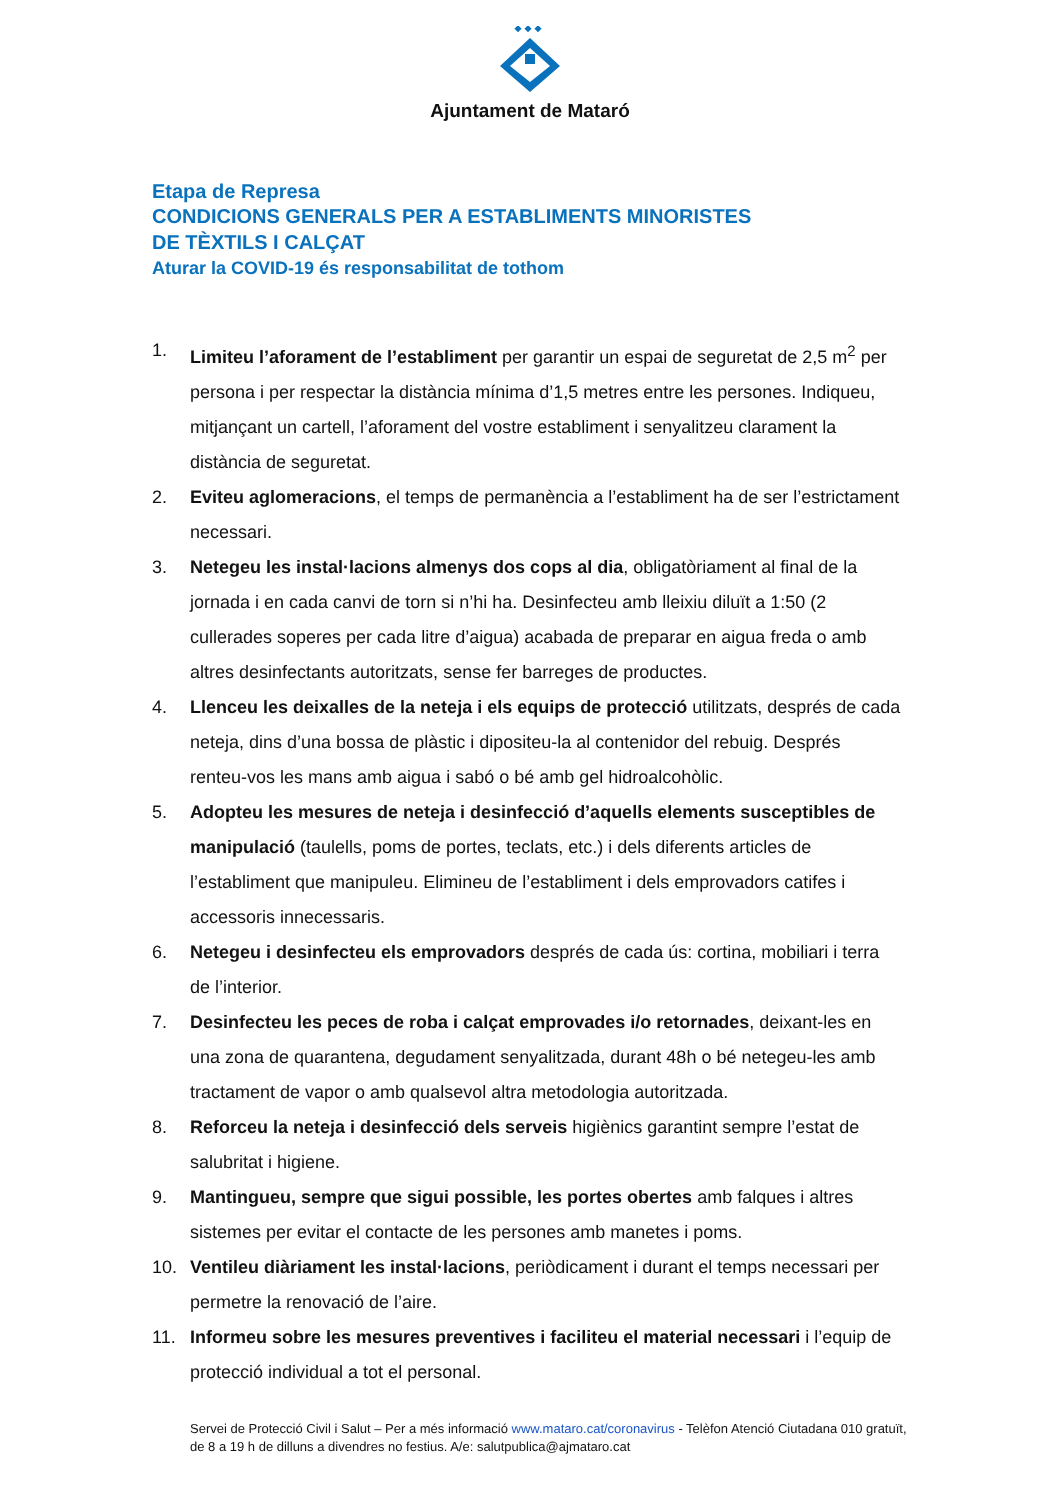Ajuntament de Mataró
Etapa de Represa
CONDICIONS GENERALS PER A ESTABLIMENTS MINORISTES
DE TÈXTILS I CALÇAT
Aturar la COVID-19 és responsabilitat de tothom
1. Limiteu l’aforament de l’establiment per garantir un espai de seguretat de 2,5 m<sup>2</sup> per persona i per respectar la distància mínima d’1,5 metres entre les persones. Indiqueu, mitjançant un cartell, l’aforament del vostre establiment i senyalitzeu clarament la distància de seguretat.
2. Eviteu aglomeracions, el temps de permanència a l’establiment ha de ser l’estrictament necessari.
3. Netegeu les instal·lacions almenys dos cops al dia, obligatòriament al final de la jornada i en cada canvi de torn si n’hi ha. Desinfecteu amb lleixiu diluït a 1:50 (2 cullerades soperes per cada litre d’aigua) acabada de preparar en aigua freda o amb altres desinfectants autoritzats, sense fer barreges de productes.
4. Llenceu les deixalles de la neteja i els equips de protecció utilitzats, després de cada neteja, dins d’una bossa de plàstic i dipositeu-la al contenidor del rebuig. Després renteu-vos les mans amb aigua i sabó o bé amb gel hidroalcohòlic.
5. Adopteu les mesures de neteja i desinfecció d’aquells elements susceptibles de manipulació (taulells, poms de portes, teclats, etc.) i dels diferents articles de l’establiment que manipuleu. Elimineu de l’establiment i dels emprovadors catifes i accessoris innecessaris.
6. Netegeu i desinfecteu els emprovadors després de cada ús: cortina, mobiliari i terra de l’interior.
7. Desinfecteu les peces de roba i calçat emprovades i/o retornades, deixant-les en una zona de quarantena, degudament senyalitzada, durant 48h o bé netegeu-les amb tractament de vapor o amb qualsevol altra metodologia autoritzada.
8. Reforceu la neteja i desinfecció dels serveis higiènics garantint sempre l’estat de salubritat i higiene.
9. Mantingueu, sempre que sigui possible, les portes obertes amb falques i altres sistemes per evitar el contacte de les persones amb manetes i poms.
10. Ventileu diàriament les instal·lacions, periòdicament i durant el temps necessari per permetre la renovació de l’aire.
11. Informeu sobre les mesures preventives i faciliteu el material necessari i l’equip de protecció individual a tot el personal.
Servei de Protecció Civil i Salut – Per a més informació www.mataro.cat/coronavirus - Telèfon Atenció Ciutadana 010 gratuït, de 8 a 19 h de dilluns a divendres no festius. A/e: salutpublica@ajmataro.cat